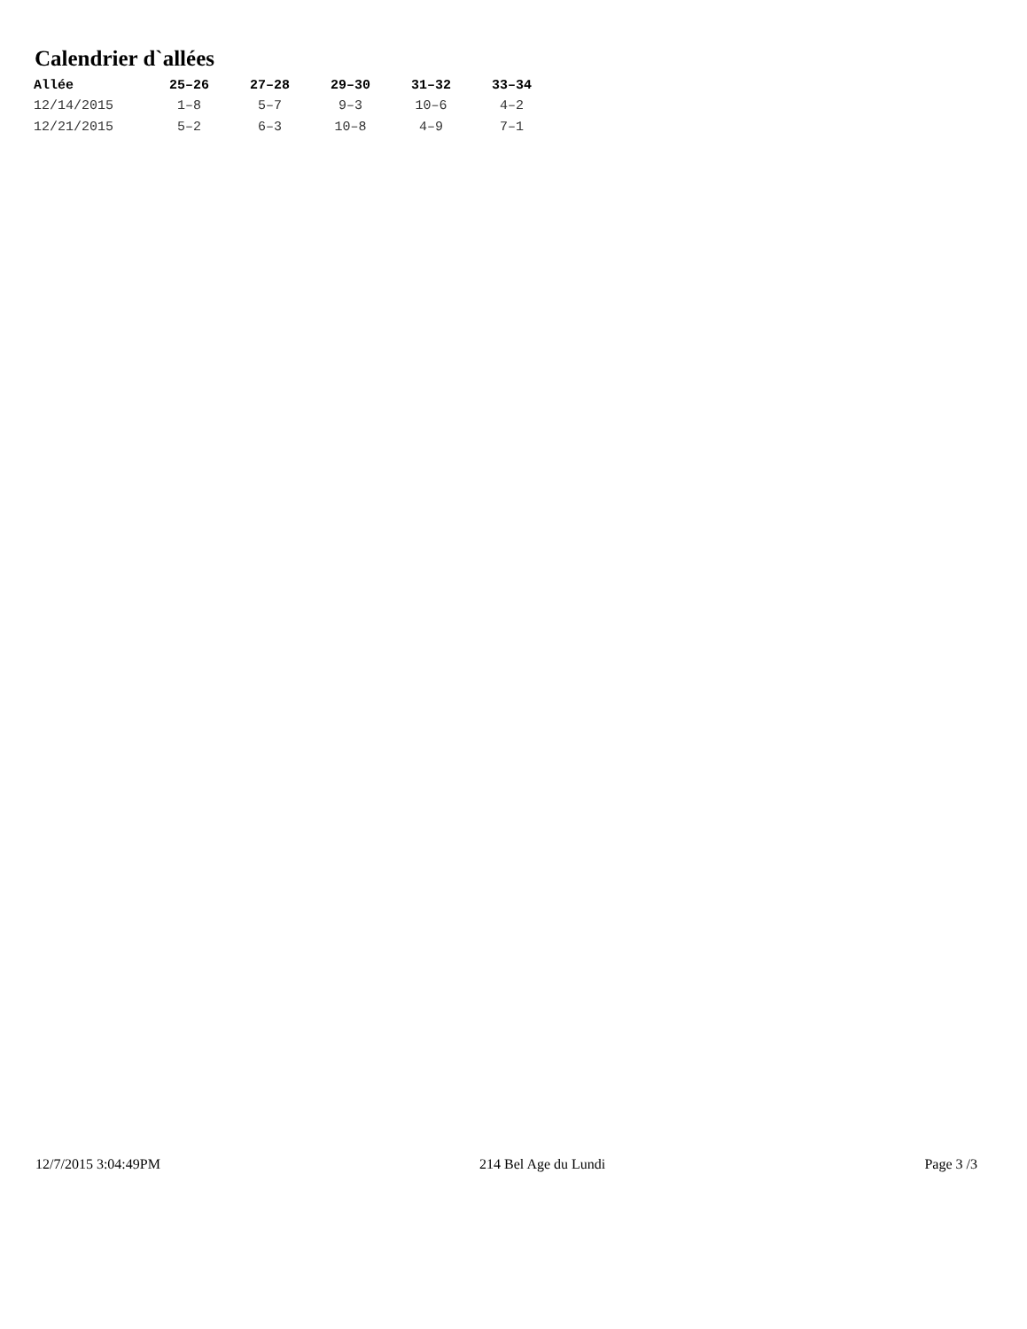Calendrier d`allées
| Allée | 25–26 | 27–28 | 29–30 | 31–32 | 33–34 |
| --- | --- | --- | --- | --- | --- |
| 12/14/2015 | 1–8 | 5–7 | 9–3 | 10–6 | 4–2 |
| 12/21/2015 | 5–2 | 6–3 | 10–8 | 4–9 | 7–1 |
12/7/2015 3:04:49PM 214 Bel Age du Lundi Page 3 /3